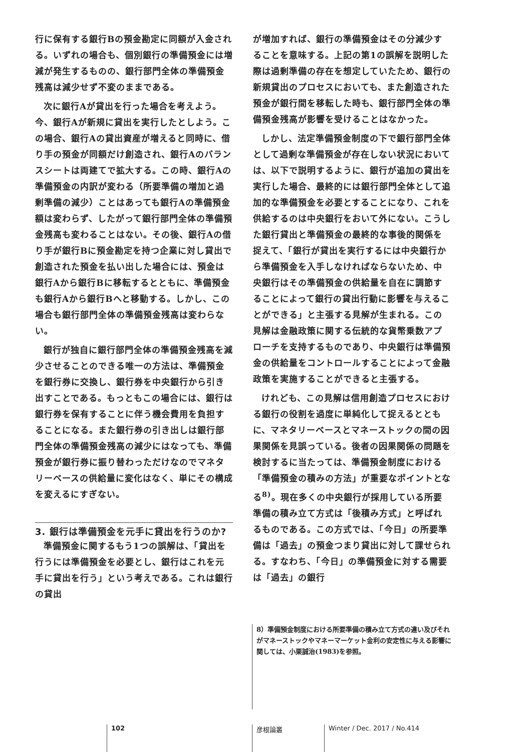行に保有する銀行Bの預金勘定に同額が入金される。いずれの場合も、個別銀行の準備預金には増減が発生するものの、銀行部門全体の準備預金残高は減少せず不変のままである。
次に銀行Aが貸出を行った場合を考えよう。今、銀行Aが新規に貸出を実行したとしよう。この場合、銀行Aの貸出資産が増えると同時に、借り手の預金が同額だけ創造され、銀行Aのバランスシートは両建てで拡大する。この時、銀行Aの準備預金の内訳が変わる（所要準備の増加と過剰準備の減少）ことはあっても銀行Aの準備預金額は変わらず、したがって銀行部門全体の準備預金残高も変わることはない。その後、銀行Aの借り手が銀行Bに預金勘定を持つ企業に対し貸出で創造された預金を払い出した場合には、預金は銀行Aから銀行Bに移転するとともに、準備預金も銀行Aから銀行Bへと移動する。しかし、この場合も銀行部門全体の準備預金残高は変わらない。
銀行が独自に銀行部門全体の準備預金残高を減少させることのできる唯一の方法は、準備預金を銀行券に交換し、銀行券を中央銀行から引き出すことである。もっともこの場合には、銀行は銀行券を保有することに伴う機会費用を負担することになる。また銀行券の引き出しは銀行部門全体の準備預金残高の減少にはなっても、準備預金が銀行券に振り替わっただけなのでマネタリーベースの供給量に変化はなく、単にその構成を変えるにすぎない。
3. 銀行は準備預金を元手に貸出を行うのか?
準備預金に関するもう1つの誤解は、「貸出を行うには準備預金を必要とし、銀行はこれを元手に貸出を行う」という考えである。これは銀行の貸出
が増加すれば、銀行の準備預金はその分減少することを意味する。上記の第1の誤解を説明した際は過剰準備の存在を想定していたため、銀行の新規貸出のプロセスにおいても、また創造された預金が銀行間を移転した時も、銀行部門全体の準備預金残高が影響を受けることはなかった。
しかし、法定準備預金制度の下で銀行部門全体として過剰な準備預金が存在しない状況においては、以下で説明するように、銀行が追加の貸出を実行した場合、最終的には銀行部門全体として追加的な準備預金を必要とすることになり、これを供給するのは中央銀行をおいて外にない。こうした銀行貸出と準備預金の最終的な事後的関係を捉えて、「銀行が貸出を実行するには中央銀行から準備預金を入手しなければならないため、中央銀行はその準備預金の供給量を自在に調節することによって銀行の貸出行動に影響を与えることができる」と主張する見解が生まれる。この見解は金融政策に関する伝統的な貨幣乗数アプローチを支持するものであり、中央銀行は準備預金の供給量をコントロールすることによって金融政策を実施することができると主張する。
けれども、この見解は信用創造プロセスにおける銀行の役割を過度に単純化して捉えるとともに、マネタリーベースとマネーストックの間の因果関係を見誤っている。後者の因果関係の問題を検討するに当たっては、準備預金制度における「準備預金の積みの方法」が重要なポイントとなる<sup>8)</sup>。現在多くの中央銀行が採用している所要準備の積み立て方式は「後積み方式」と呼ばれるものである。この方式では、「今日」の所要準備は「過去」の預金つまり貸出に対して課せられる。すなわち、「今日」の準備預金に対する需要は「過去」の銀行
8）準備預金制度における所要準備の積み立て方式の違い及びそれがマネーストックやマネーマーケット金利の安定性に与える影響に関しては、小栗誠治(1983)を参照。
102 彦根論叢 Winter / Dec. 2017 / No.414